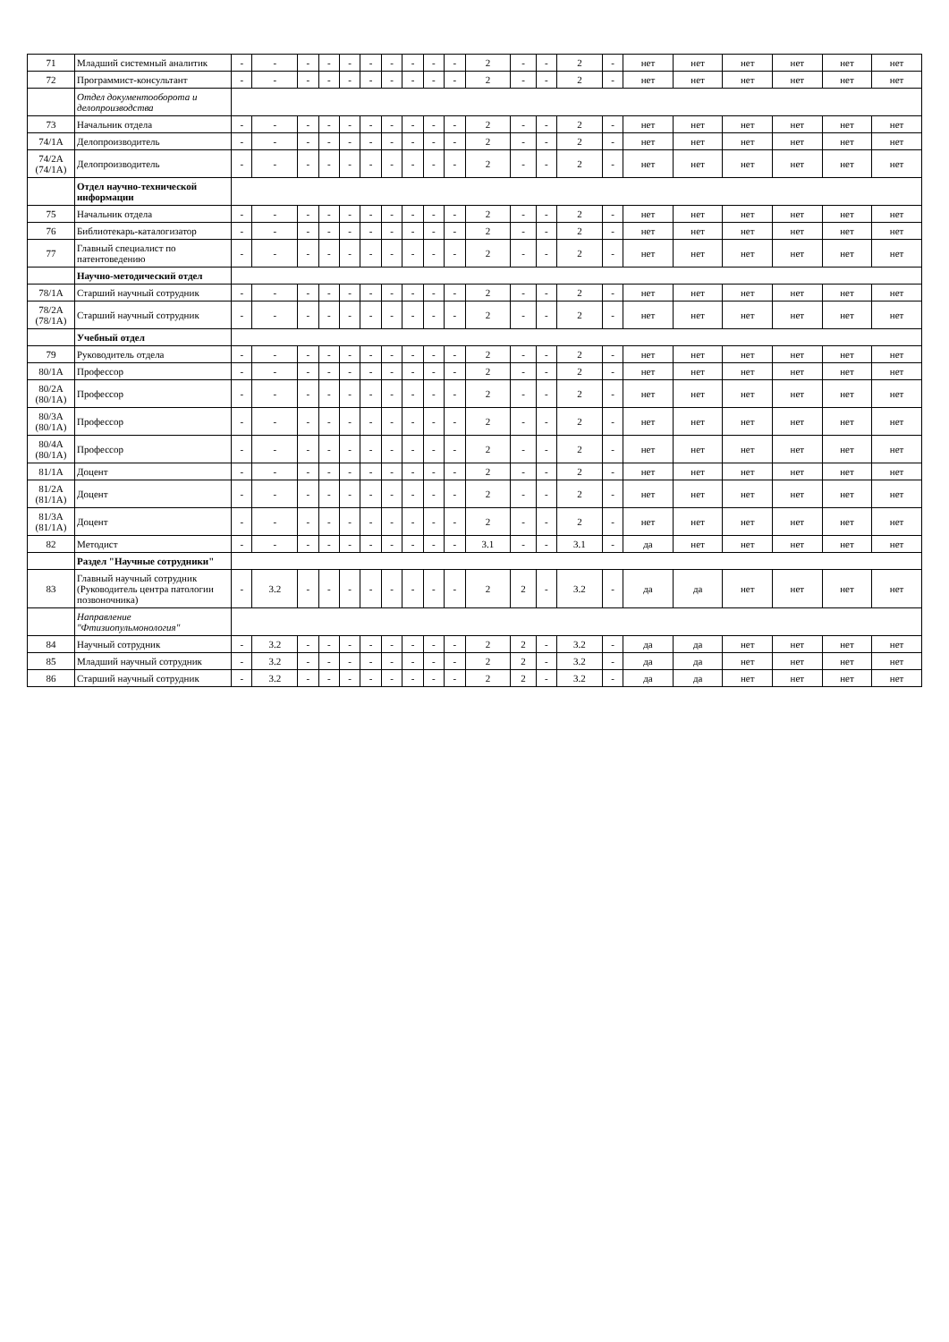| 71 | Младший системный аналитик | - | - | - | - | - | - | - | - | - | - | 2 | - | - | 2 | - | нет | нет | нет | нет | нет | нет |
| 72 | Программист-консультант | - | - | - | - | - | - | - | - | - | - | 2 | - | - | 2 | - | нет | нет | нет | нет | нет | нет |
| | Отдел документооборота и делопроизводства | | | | | | | | | | | | | | | | | | | | | |
| 73 | Начальник отдела | - | - | - | - | - | - | - | - | - | - | 2 | - | - | 2 | - | нет | нет | нет | нет | нет | нет |
| 74/1А | Делопроизводитель | - | - | - | - | - | - | - | - | - | - | 2 | - | - | 2 | - | нет | нет | нет | нет | нет | нет |
| 74/2А (74/1А) | Делопроизводитель | - | - | - | - | - | - | - | - | - | - | 2 | - | - | 2 | - | нет | нет | нет | нет | нет | нет |
| | Отдел научно-технической информации | | | | | | | | | | | | | | | | | | | | | |
| 75 | Начальник отдела | - | - | - | - | - | - | - | - | - | - | 2 | - | - | 2 | - | нет | нет | нет | нет | нет | нет |
| 76 | Библиотекарь-каталогизатор | - | - | - | - | - | - | - | - | - | - | 2 | - | - | 2 | - | нет | нет | нет | нет | нет | нет |
| 77 | Главный специалист по патентоведению | - | - | - | - | - | - | - | - | - | - | 2 | - | - | 2 | - | нет | нет | нет | нет | нет | нет |
| | Научно-методический отдел | | | | | | | | | | | | | | | | | | | | | |
| 78/1А | Старший научный сотрудник | - | - | - | - | - | - | - | - | - | - | 2 | - | - | 2 | - | нет | нет | нет | нет | нет | нет |
| 78/2А (78/1А) | Старший научный сотрудник | - | - | - | - | - | - | - | - | - | - | 2 | - | - | 2 | - | нет | нет | нет | нет | нет | нет |
| | Учебный отдел | | | | | | | | | | | | | | | | | | | | | |
| 79 | Руководитель отдела | - | - | - | - | - | - | - | - | - | - | 2 | - | - | 2 | - | нет | нет | нет | нет | нет | нет |
| 80/1А | Профессор | - | - | - | - | - | - | - | - | - | - | 2 | - | - | 2 | - | нет | нет | нет | нет | нет | нет |
| 80/2А (80/1А) | Профессор | - | - | - | - | - | - | - | - | - | - | 2 | - | - | 2 | - | нет | нет | нет | нет | нет | нет |
| 80/3А (80/1А) | Профессор | - | - | - | - | - | - | - | - | - | - | 2 | - | - | 2 | - | нет | нет | нет | нет | нет | нет |
| 80/4А (80/1А) | Профессор | - | - | - | - | - | - | - | - | - | - | 2 | - | - | 2 | - | нет | нет | нет | нет | нет | нет |
| 81/1А | Доцент | - | - | - | - | - | - | - | - | - | - | 2 | - | - | 2 | - | нет | нет | нет | нет | нет | нет |
| 81/2А (81/1А) | Доцент | - | - | - | - | - | - | - | - | - | - | 2 | - | - | 2 | - | нет | нет | нет | нет | нет | нет |
| 81/3А (81/1А) | Доцент | - | - | - | - | - | - | - | - | - | - | 2 | - | - | 2 | - | нет | нет | нет | нет | нет | нет |
| 82 | Методист | - | - | - | - | - | - | - | - | - | - | 3.1 | - | - | 3.1 | - | да | нет | нет | нет | нет | нет |
| | Раздел "Научные сотрудники" | | | | | | | | | | | | | | | | | | | | | |
| 83 | Главный научный сотрудник (Руководитель центра патологии позвоночника) | - | 3.2 | - | - | - | - | - | - | - | - | 2 | 2 | - | 3.2 | - | да | да | нет | нет | нет | нет |
| | Направление "Фтизиопульмонология" | | | | | | | | | | | | | | | | | | | | | |
| 84 | Научный сотрудник | - | 3.2 | - | - | - | - | - | - | - | - | 2 | 2 | - | 3.2 | - | да | да | нет | нет | нет | нет |
| 85 | Младший научный сотрудник | - | 3.2 | - | - | - | - | - | - | - | - | 2 | 2 | - | 3.2 | - | да | да | нет | нет | нет | нет |
| 86 | Старший научный сотрудник | - | 3.2 | - | - | - | - | - | - | - | - | 2 | 2 | - | 3.2 | - | да | да | нет | нет | нет | нет |